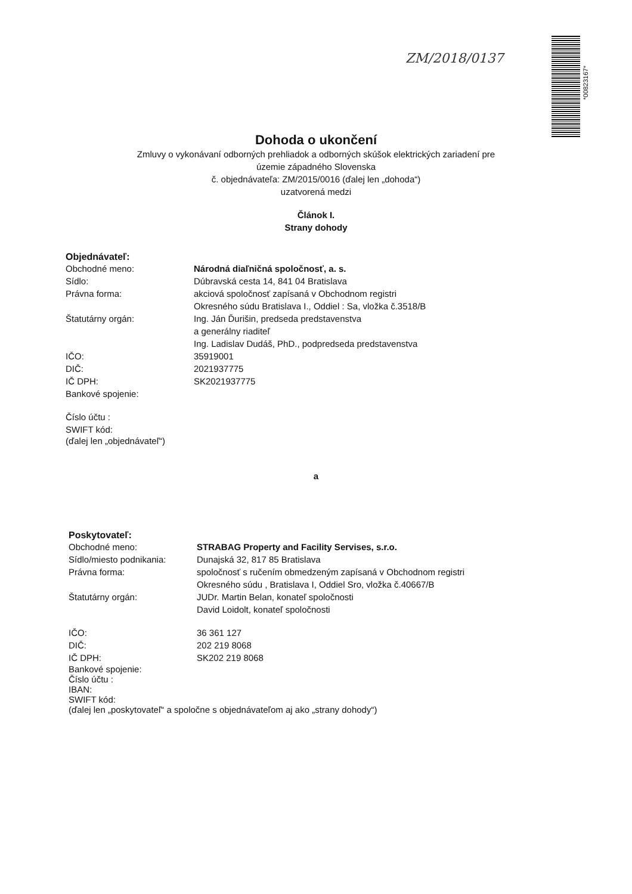ZM/2018/0137
*00823167*
Dohoda o ukončení
Zmluvy o vykonávaní odborných prehliadok a odborných skúšok elektrických zariadení pre
územie západného Slovenska
č. objednávateľa: ZM/2015/0016 (ďalej len „dohoda“)
uzatvorená medzi
Článok I.
Strany dohody
Objednávateľ:
Obchodné meno: Národná diaľničná spoločnosť, a. s.
Sídlo: Dúbravská cesta 14, 841 04 Bratislava
Právna forma: akciová spoločnosť zapísaná v Obchodnom registri
Okresného súdu Bratislava I., Oddiel : Sa, vložka č.3518/B
Štatutárny orgán: Ing. Ján Ďurišin, predseda predstavenstva
a generálny riaditeľ
Ing. Ladislav Dudáš, PhD., podpredseda predstavenstva
IČO: 35919001
DIČ: 2021937775
IČ DPH: SK2021937775
Bankové spojenie:
Číslo účtu :
SWIFT kód:
(ďalej len „objednávateľ“)
a
Poskytovateľ:
Obchodné meno: STRABAG Property and Facility Servises, s.r.o.
Sídlo/miesto podnikania:
Dunajská 32, 817 85 Bratislava
Právna forma: spoločnosť s ručením obmedzeným zapísaná v Obchodnom registri
Okresného súdu , Bratislava I, Oddiel Sro, vložka č.40667/B
Štatutárny orgán: JUDr. Martin Belan, konateľ spoločnosti
David Loidolt, konateľ spoločnosti
IČO: 36 361 127
DIČ: 202 219 8068
IČ DPH: SK202 219 8068
Bankové spojenie:
Číslo účtu :
IBAN:
SWIFT kód:
(ďalej len „poskytovateľ“ a spoločne s objednávateľom aj ako „strany dohody“)